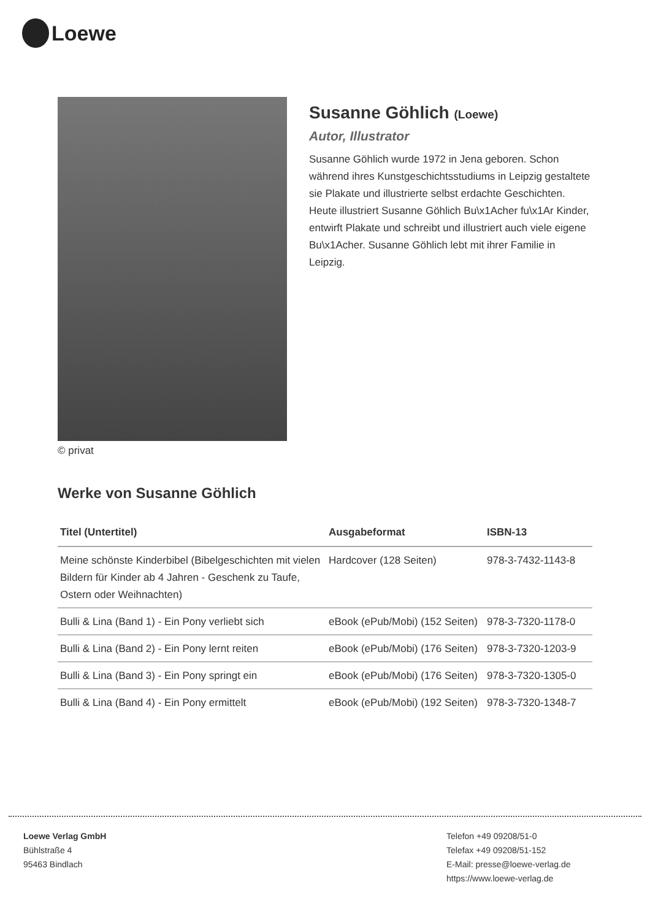Loewe
© privat
Susanne Göhlich (Loewe)
Autor, Illustrator
Susanne Göhlich wurde 1972 in Jena geboren. Schon während ihres Kunstgeschichtsstudiums in Leipzig gestaltete sie Plakate und illustrierte selbst erdachte Geschichten. Heute illustriert Susanne Göhlich Bu\x1Acher fu\x1Ar Kinder, entwirft Plakate und schreibt und illustriert auch viele eigene Bu\x1Acher. Susanne Göhlich lebt mit ihrer Familie in Leipzig.
Werke von Susanne Göhlich
| Titel (Untertitel) | Ausgabeformat | ISBN-13 |
| --- | --- | --- |
| Meine schönste Kinderbibel (Bibelgeschichten mit vielen Bildern für Kinder ab 4 Jahren - Geschenk zu Taufe, Ostern oder Weihnachten) | Hardcover (128 Seiten) | 978-3-7432-1143-8 |
| Bulli & Lina (Band 1) - Ein Pony verliebt sich | eBook (ePub/Mobi) (152 Seiten) | 978-3-7320-1178-0 |
| Bulli & Lina (Band 2) - Ein Pony lernt reiten | eBook (ePub/Mobi) (176 Seiten) | 978-3-7320-1203-9 |
| Bulli & Lina (Band 3) - Ein Pony springt ein | eBook (ePub/Mobi) (176 Seiten) | 978-3-7320-1305-0 |
| Bulli & Lina (Band 4) - Ein Pony ermittelt | eBook (ePub/Mobi) (192 Seiten) | 978-3-7320-1348-7 |
Loewe Verlag GmbH
Bühlstraße 4
95463 Bindlach
Telefon +49 09208/51-0
Telefax +49 09208/51-152
E-Mail: presse@loewe-verlag.de
https://www.loewe-verlag.de